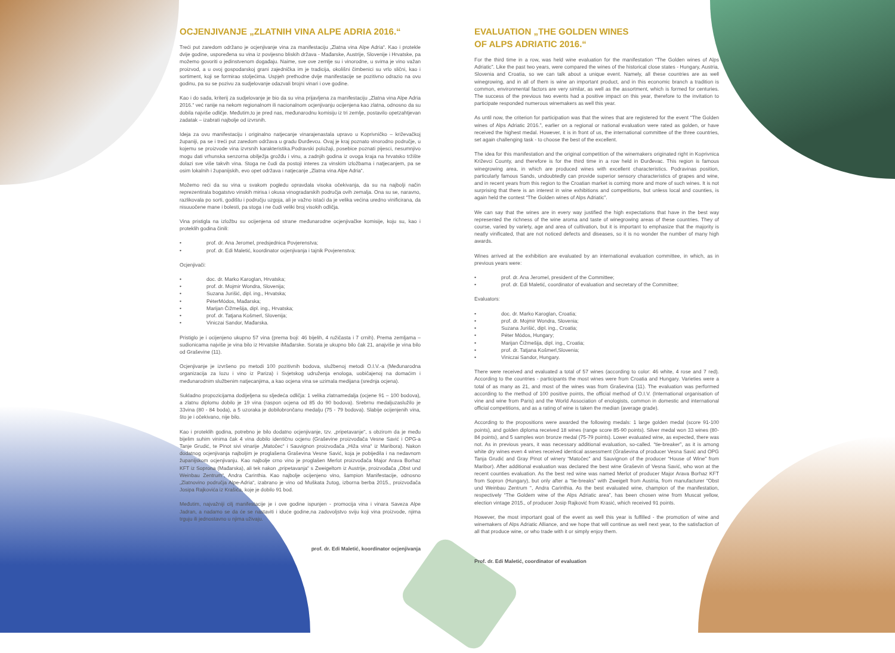OCJENJIVANJE „ZLATNIH VINA ALPE ADRIA 2016.“
Treći put zaredom održano je ocjenjivanje vina za manifestaciju „Zlatna vina Alpe Adria“. Kao i protekle dvije godine, uspoređena su vina iz povijesno bliskih država - Mađarske, Austrije, Slovenije i Hrvatske, pa možemo govoriti o jedinstvenom događaju. Naime, sve ove zemlje su i vinorodne, u svima je vino važan proizvod, a u ovoj gospodarskoj grani zajednička im je tradicija, okolišni čimbenici su vrlo slični, kao i sortiment, koji se formirao stoljećima. Uspjeh prethodne dvije manifestacije se pozitivno odrazio na ovu godinu, pa su se pozivu za sudjelovanje odazvali brojni vinari i ove godine.
Kao i do sada, kriterij za sudjelovanje je bio da su vina prijavljena za manifestaciju „Zlatna vina Alpe Adria 2016.“ već ranije na nekom regionalnom ili nacionalnom ocjenjivanju ocijenjena kao zlatna, odnosno da su dobila najviše odličje. Međutim,to je pred nas, međunarodnu komisiju iz tri zemlje, postavilo opetzahtjevan zadatak – izabrati najbolje od izvrsnih.
Ideja za ovu manifestaciju i originalno natjecanje vinarajenastala upravo u Koprivničko – križevačkoj županiji, pa se i treći put zaredom održava u gradu Đurđevcu. Ovaj je kraj poznato vinorodno područje, u kojemu se proizvode vina izvrsnih karakteristika.Podravski položaji, posebice poznati pijesci, nesumnjivo mogu dati vrhunska senzorna obilježja grožđu i vinu, a zadnjih godina iz ovoga kraja na hrvatsko tržište dolazi sve više takvih vina. Stoga ne čudi da postoji interes za vinskim izložbama i natjecanjem, pa se osim lokalnih i županijskih, evo opet održava i natjecanje „Zlatna vina Alpe Adria“.
Možemo reći da su vina u svakom pogledu opravdala visoka očekivanja, da su na najbolji način reprezentirala bogatstvo vinskih mirisa i okusa vinogradarskih područja ovih zemalja. Ona su se, naravno, razlikovala po sorti, godištu i području uzgoja, ali je važno istaći da je velika većina uredno vinificirana, da nisuuočene mane i bolesti, pa stoga i ne čudi veliki broj visokih odličja.
Vina pristigla na izložbu su ocijenjena od strane međunarodne ocjenjivačke komisije, koju su, kao i proteklih godina činili:
• prof. dr. Ana Jeromel, predsjednica Povjerenstva;
• prof. dr. Edi Maletić, koordinator ocjenjivanja i tajnik Povjerenstva;
Ocjenjivači:
• doc. dr. Marko Karoglan, Hrvatska;
• prof. dr. Mojmir Wondra, Slovenija;
• Suzana Jurišić, dipl. ing., Hrvatska;
• PéterMódos, Mađarska;
• Marijan Čižmešija, dipl. ing., Hrvatska;
• prof. dr. Tatjana Košmerl, Slovenija;
• Viniczai Sandor, Mađarska.
Pristiglo je i ocijenjeno ukupno 57 vina (prema boji: 46 bijelih, 4 ružičasta i 7 crnih). Prema zemljama – sudionicama najviše je vina bilo iz Hrvatske iMađarske. Sorata je ukupno bilo čak 21, anajviše je vina bilo od Graševine (11).
Ocjenjivanje je izvršeno po metodi 100 pozitivnih bodova, službenoj metodi O.I.V.-a (Međunarodna organizacija za lozu i vino iz Pariza) i Svjetskog udruženja enologa, uobičajenoj na domaćim i međunarodnim službenim natjecanjima, a kao ocjena vina se uzimala medijana (srednja ocjena).
Sukladno propozicijama dodijeljena su sljedeća odličja: 1 velika zlatnamedalja (ocjene 91 – 100 bodova), a zlatnu diplomu dobilo je 19 vina (raspon ocjena od 85 do 90 bodova). Srebrnu medaljuzaslužilo je 33vina (80 - 84 boda), a 5 uzoraka je dobilobrončanu medalju (75 - 79 bodova). Slabije ocijenjenih vina, što je i očekivano, nije bilo.
Kao i proteklih godina, potrebno je bilo dodatno ocjenjivanje, tzv. „pripetavanje“, s obzirom da je među bijelim suhim vinima čak 4 vina dobilo identičnu ocjenu (Graševine proizvođača Vesne Savić i OPG-a Tanje Grudić, te Pinot sivi vinarije „Matočec“ i Sauvignon proizvođača „Hiža vina“ iz Maribora). Nakon dodatnog ocjenjivanja najboljim je proglašena Graševina Vesne Savić, koja je pobijedila i na nedavnom županijskom ocjenjivanju. Kao najbolje crno vino je proglašen Merlot proizvođača Major Arava Borhaz KFT iz Soprona (Mađarska), ali tek nakon „pripetavanja“ s Zweigeltom iz Austrije, proizvođača „Obst und Weinbau Zentrum“, Andra Carinthia. Kao najbolje ocijenjeno vino, šampion Manifestacije, odnosno „Zlatnovino područja Alpe-Adria“, izabrano je vino od Muškata žutog, izborna berba 2015., proizvođača Josipa Rajkovića iz Krašića, koje je dobilo 91 bod.
Međutim, najvažniji cilj manifestacije je i ove godine ispunjen - promocija vina i vinara Saveza Alpe Jadran, a nadamo se da će se nastaviti i iduće godine,na zadovoljstvo sviju koji vina proizvode, njima trguju ili jednostavno u njima uživaju.
prof. dr. Edi Maletić, koordinator ocjenjivanja
EVALUATION „THE GOLDEN WINES
OF ALPS ADRIATIC 2016.“
For the third time in a row, was held wine evaluation for the manifestation “The Golden wines of Alps Adriatic”. Like the past two years, were compared the wines of the historical close states - Hungary, Austria, Slovenia and Croatia, so we can talk about a unique event. Namely, all these countries are as well winegrowing, and in all of them is wine an important product, and in this economic branch a tradition is common, environmental factors are very similar, as well as the assortment, which is formed for centuries. The success of the previous two events had a positive impact on this year, therefore to the invitation to participate responded numerous winemakers as well this year.
As until now, the criterion for participation was that the wines that are registered for the event “The Golden wines of Alps Adriatic 2016.”, earlier on a regional or national evaluation were rated as golden, or have received the highest medal. However, it is in front of us, the international committee of the three countries, set again challenging task - to choose the best of the excellent.
The idea for this manifestation and the original competition of the winemakers originated right in Koprivnica Križevci County, and therefore is for the third time in a row held in Đurđevac. This region is famous winegrowing area, in which are produced wines with excellent characteristics. Podravinas position, particularly famous Sands, undoubtedly can provide superior sensory characteristics of grapes and wine, and in recent years from this region to the Croatian market is coming more and more of such wines. It is not surprising that there is an interest in wine exhibitions and competitions, but unless local and counties, is again held the contest “The Golden wines of Alps Adriatic”.
We can say that the wines are in every way justified the high expectations that have in the best way represented the richness of the wine aroma and taste of winegrowing areas of these countries. They of course, varied by variety, age and area of cultivation, but it is important to emphasize that the majority is neatly vinificated, that are not noticed defects and diseases, so it is no wonder the number of many high awards.
Wines arrived at the exhibition are evaluated by an international evaluation committee, in which, as in previous years were:
• prof. dr. Ana Jeromel, president of the Committee;
• prof. dr. Edi Maletić, coordinator of evaluation and secretary of the Committee;
Evaluators:
• doc. dr. Marko Karoglan, Croatia;
• prof. dr. Mojmir Wondra, Slovenia;
• Suzana Jurišić, dipl. ing., Croatia;
• Péter Módos, Hungary;
• Marijan Čižmešija, dipl. ing., Croatia;
• prof. dr. Tatjana Košmerl,Slovenia;
• Viniczai Sandor, Hungary.
There were received and evaluated a total of 57 wines (according to color: 46 white, 4 rose and 7 red). According to the countries - participants the most wines were from Croatia and Hungary. Varieties were a total of as many as 21, and most of the wines was from Graševina (11). The evaluation was performed according to the method of 100 positive points, the official method of O.I.V. (International organisation of vine and wine from Paris) and the World Association of enologists, common in domestic and international official competitions, and as a rating of wine is taken the median (average grade).
According to the propositions were awarded the following medals: 1 large golden medal (score 91-100 points), and golden diploma received 18 wines (range score 85-90 points). Silver medal won 33 wines (80-84 points), and 5 samples won bronze medal (75-79 points). Lower evaluated wine, as expected, there was not. As in previous years, it was necessary additional evaluation, so-called. “tie-breaker”, as it is among white dry wines even 4 wines received identical assessment (Graševina of producer Vesna Savić and OPG Tanja Grudić and Gray Pinot of winery “Matočec” and Sauvignon of the producer “House of Wine” from Maribor). After additional evaluation was declared the best wine Graševin of Vesna Savić, who won at the recent counties evaluation. As the best red wine was named Merlot of producer Major Arava Borhaz KFT from Sopron (Hungary), but only after a “tie-breaks” with Zweigelt from Austria, from manufacturer “Obst und Weinbau Zentrum “, Andra Carinthia. As the best evaluated wine, champion of the manifestation, respectively “The Goldem wine of the Alps Adriatic area”, has been chosen wine from Muscat yellow, election vintage 2015., of producer Josip Rajković from Krasić, which received 91 points.
However, the most important goal of the event as well this year is fulfilled - the promotion of wine and winemakers of Alps Adriatic Alliance, and we hope that will continue as well next year, to the satisfaction of all that produce wine, or who trade with it or simply enjoy them.
Prof. dr. Edi Maletić, coordinator of evaluation